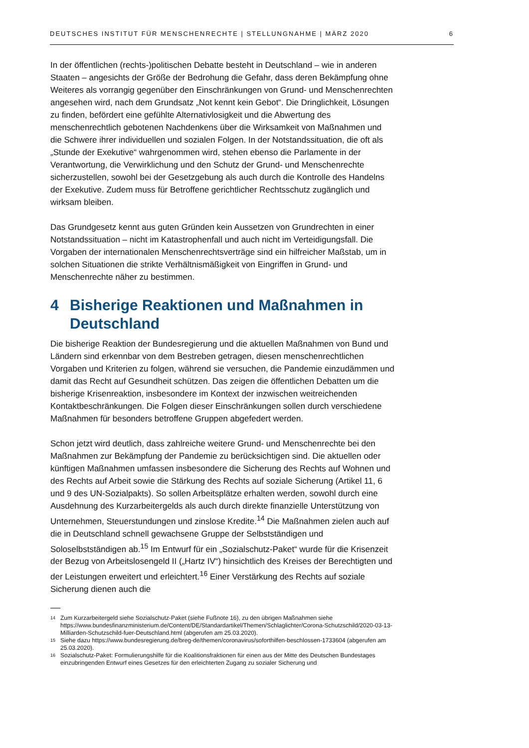DEUTSCHES INSTITUT FÜR MENSCHENRECHTE | STELLUNGNAHME | MÄRZ 2020 6
In der öffentlichen (rechts-)politischen Debatte besteht in Deutschland – wie in anderen Staaten – angesichts der Größe der Bedrohung die Gefahr, dass deren Bekämpfung ohne Weiteres als vorrangig gegenüber den Einschränkungen von Grund- und Menschenrechten angesehen wird, nach dem Grundsatz „Not kennt kein Gebot“. Die Dringlichkeit, Lösungen zu finden, befördert eine gefühlte Alternativlosigkeit und die Abwertung des menschenrechtlich gebotenen Nachdenkens über die Wirksamkeit von Maßnahmen und die Schwere ihrer individuellen und sozialen Folgen. In der Notstandssituation, die oft als „Stunde der Exekutive“ wahrgenommen wird, stehen ebenso die Parlamente in der Verantwortung, die Verwirklichung und den Schutz der Grund- und Menschenrechte sicherzustellen, sowohl bei der Gesetzgebung als auch durch die Kontrolle des Handelns der Exekutive. Zudem muss für Betroffene gerichtlicher Rechtsschutz zugänglich und wirksam bleiben.
Das Grundgesetz kennt aus guten Gründen kein Aussetzen von Grundrechten in einer Notstandssituation – nicht im Katastrophenfall und auch nicht im Verteidigungsfall. Die Vorgaben der internationalen Menschenrechtsverträge sind ein hilfreicher Maßstab, um in solchen Situationen die strikte Verhältnismäßigkeit von Eingriffen in Grund- und Menschenrechte näher zu bestimmen.
4 Bisherige Reaktionen und Maßnahmen in Deutschland
Die bisherige Reaktion der Bundesregierung und die aktuellen Maßnahmen von Bund und Ländern sind erkennbar von dem Bestreben getragen, diesen menschenrechtlichen Vorgaben und Kriterien zu folgen, während sie versuchen, die Pandemie einzudämmen und damit das Recht auf Gesundheit schützen. Das zeigen die öffentlichen Debatten um die bisherige Krisenreaktion, insbesondere im Kontext der inzwischen weitreichenden Kontaktbeschränkungen. Die Folgen dieser Einschränkungen sollen durch verschiedene Maßnahmen für besonders betroffene Gruppen abgefedert werden.
Schon jetzt wird deutlich, dass zahlreiche weitere Grund- und Menschenrechte bei den Maßnahmen zur Bekämpfung der Pandemie zu berücksichtigen sind. Die aktuellen oder künftigen Maßnahmen umfassen insbesondere die Sicherung des Rechts auf Wohnen und des Rechts auf Arbeit sowie die Stärkung des Rechts auf soziale Sicherung (Artikel 11, 6 und 9 des UN-Sozialpakts). So sollen Arbeitsplätze erhalten werden, sowohl durch eine Ausdehnung des Kurzarbeitergelds als auch durch direkte finanzielle Unterstützung von Unternehmen, Steuerstundungen und zinslose Kredite.<sup>14</sup> Die Maßnahmen zielen auch auf die in Deutschland schnell gewachsene Gruppe der Selbstständigen und Soloselbstständigen ab.<sup>15</sup> Im Entwurf für ein „Sozialschutz-Paket“ wurde für die Krisenzeit der Bezug von Arbeitslosengeld II („Hartz IV“) hinsichtlich des Kreises der Berechtigten und der Leistungen erweitert und erleichtert.<sup>16</sup> Einer Verstärkung des Rechts auf soziale Sicherung dienen auch die
<sup>14</sup> Zum Kurzarbeitergeld siehe Sozialschutz-Paket (siehe Fußnote 16), zu den übrigen Maßnahmen siehe https://www.bundesfinanzministerium.de/Content/DE/Standardartikel/Themen/Schlaglichter/Corona-Schutzschild/2020-03-13-Milliarden-Schutzschild-fuer-Deutschland.html (abgerufen am 25.03.2020).
<sup>15</sup> Siehe dazu https://www.bundesregierung.de/breg-de/themen/coronavirus/soforthilfen-beschlossen-1733604 (abgerufen am 25.03.2020).
<sup>16</sup> Sozialschutz-Paket: Formulierungshilfe für die Koalitionsfraktionen für einen aus der Mitte des Deutschen Bundestages einzubringenden Entwurf eines Gesetzes für den erleichterten Zugang zu sozialer Sicherung und